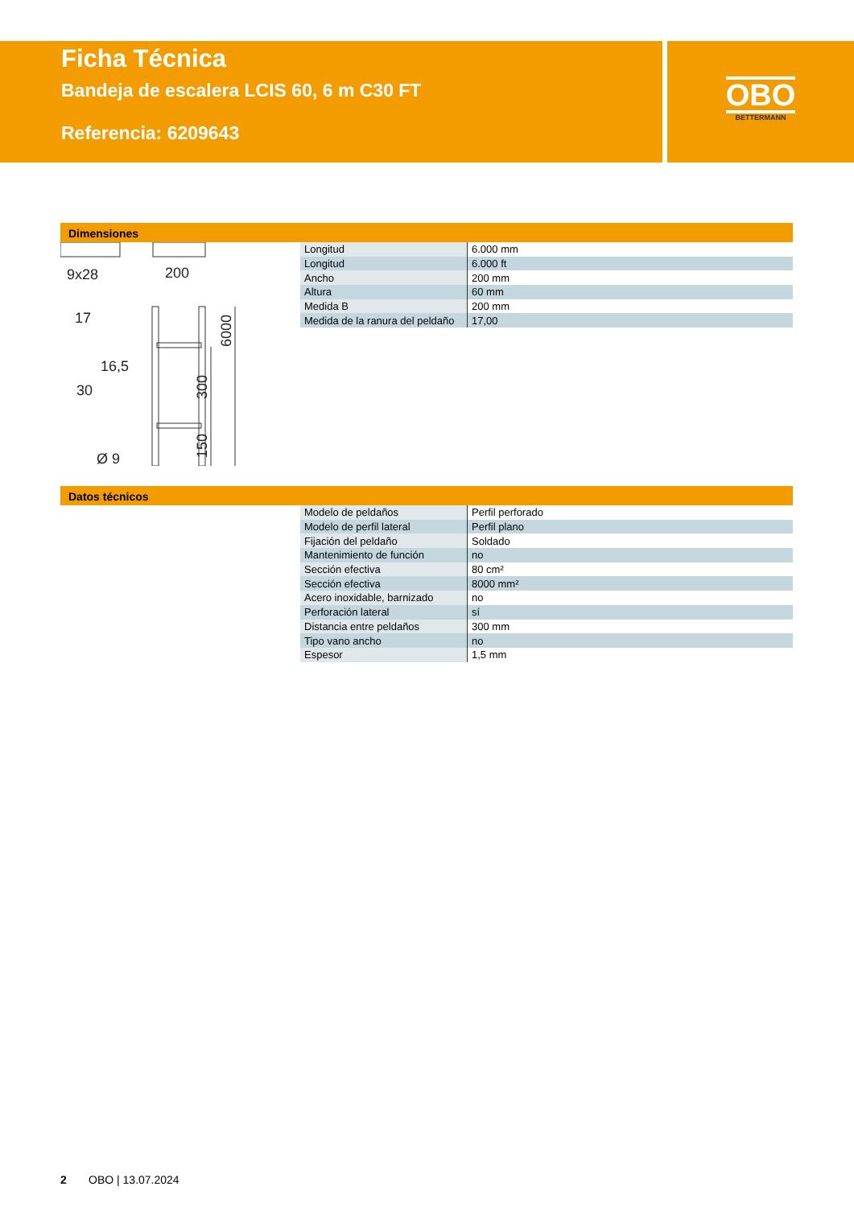Ficha Técnica
Bandeja de escalera LCIS 60, 6 m C30 FT
Referencia: 6209643
OBO
BETTERMANN
Dimensiones
9x28
200
17
16,5
30
Ø 9
6000
300
150
| Longitud | 6.000 mm |
| Longitud | 6.000 ft |
| Ancho | 200 mm |
| Altura | 60 mm |
| Medida B | 200 mm |
| Medida de la ranura del peldaño | 17,00 |
Datos técnicos
| Modelo de peldaños | Perfil perforado |
| Modelo de perfil lateral | Perfil plano |
| Fijación del peldaño | Soldado |
| Mantenimiento de función | no |
| Sección efectiva | 80 cm² |
| Sección efectiva | 8000 mm² |
| Acero inoxidable, barnizado | no |
| Perforación lateral | sí |
| Distancia entre peldaños | 300 mm |
| Tipo vano ancho | no |
| Espesor | 1,5 mm |
2 OBO | 13.07.2024